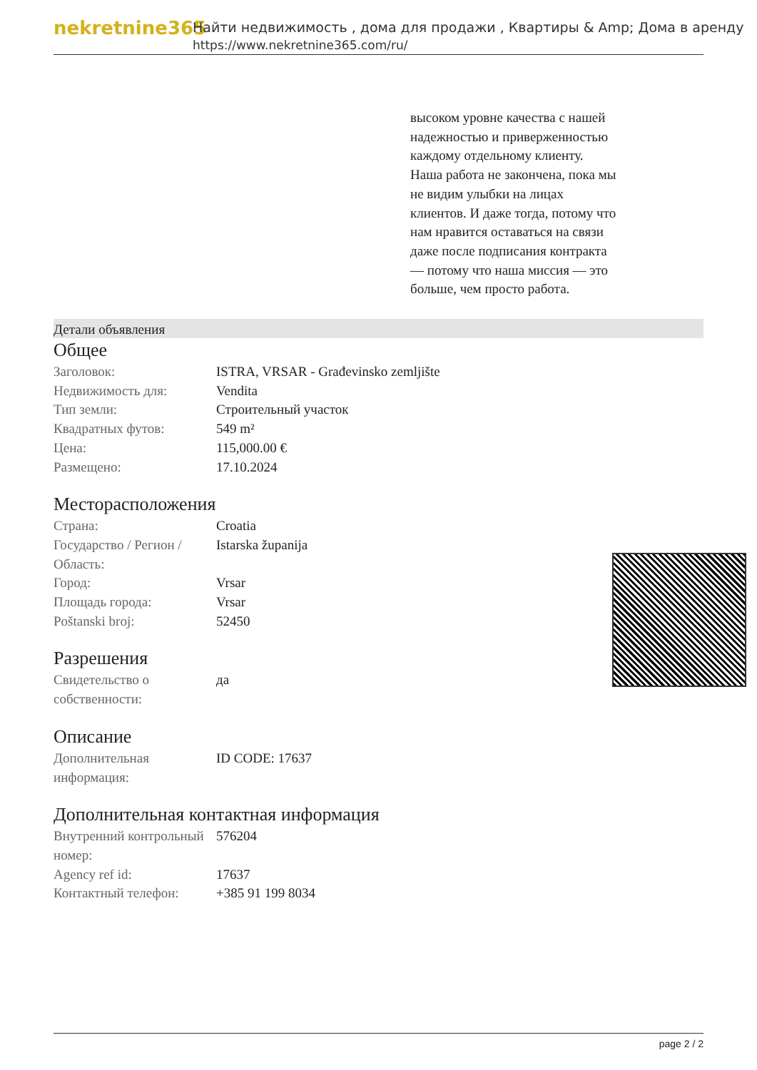nekretnine365
Найти недвижимость , дома для продажи , Квартиры & Amp; Дома в аренду
https://www.nekretnine365.com/ru/
высоком уровне качества с нашей надежностью и приверженностью каждому отдельному клиенту. Наша работа не закончена, пока мы не видим улыбки на лицах клиентов. И даже тогда, потому что нам нравится оставаться на связи даже после подписания контракта — потому что наша миссия — это больше, чем просто работа.
Детали объявления
Общее
| Заголовок: | ISTRA, VRSAR - Građevinsko zemljište |
| Недвижимость для: | Vendita |
| Тип земли: | Строительный участок |
| Квадратных футов: | 549 m² |
| Цена: | 115,000.00 € |
| Размещено: | 17.10.2024 |
Месторасположения
| Страна: | Croatia |
| Государство / Регион / Область: | Istarska županija |
| Город: | Vrsar |
| Площадь города: | Vrsar |
| Poštanski broj: | 52450 |
Разрешения
| Свидетельство о собственности: | да |
Описание
| Дополнительная информация: | ID CODE: 17637 |
Дополнительная контактная информация
| Внутренний контрольный номер: | 576204 |
| Agency ref id: | 17637 |
| Контактный телефон: | +385 91 199 8034 |
page 2 / 2